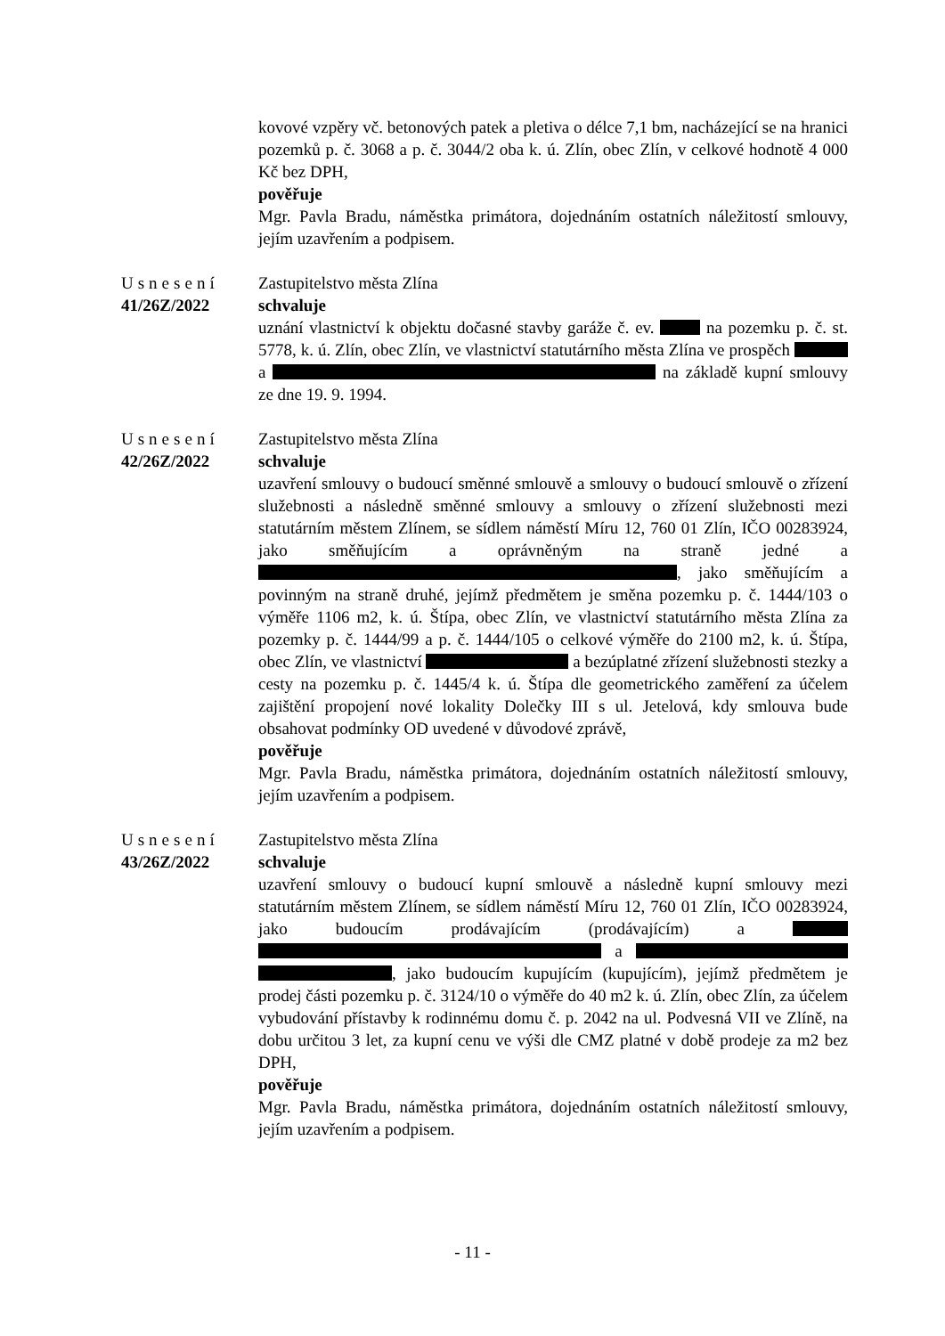kovové vzpěry vč. betonových patek a pletiva o délce 7,1 bm, nacházející se na hranici pozemků p. č. 3068 a p. č. 3044/2 oba k. ú. Zlín, obec Zlín, v celkové hodnotě 4 000 Kč bez DPH,
pověřuje
Mgr. Pavla Bradu, náměstka primátora, dojednáním ostatních náležitostí smlouvy, jejím uzavřením a podpisem.
Usnesení
41/26Z/2022
Zastupitelstvo města Zlína
schvaluje
uznání vlastnictví k objektu dočasné stavby garáže č. ev. na pozemku p. č. st. 5778, k. ú. Zlín, obec Zlín, ve vlastnictví statutárního města Zlína ve prospěch a na základě kupní smlouvy ze dne 19. 9. 1994.
Usnesení
42/26Z/2022
Zastupitelstvo města Zlína
schvaluje
uzavření smlouvy o budoucí směnné smlouvě a smlouvy o budoucí smlouvě o zřízení služebnosti a následně směnné smlouvy a smlouvy o zřízení služebnosti mezi statutárním městem Zlínem, se sídlem náměstí Míru 12, 760 01 Zlín, IČO 00283924, jako směňujícím a oprávněným na straně jedné a , jako směňujícím a povinným na straně druhé, jejímž předmětem je směna pozemku p. č. 1444/103 o výměře 1106 m2, k. ú. Štípa, obec Zlín, ve vlastnictví statutárního města Zlína za pozemky p. č. 1444/99 a p. č. 1444/105 o celkové výměře do 2100 m2, k. ú. Štípa, obec Zlín, ve vlastnictví a bezúplatné zřízení služebnosti stezky a cesty na pozemku p. č. 1445/4 k. ú. Štípa dle geometrického zaměření za účelem zajištění propojení nové lokality Dolečky III s ul. Jetelová, kdy smlouva bude obsahovat podmínky OD uvedené v důvodové zprávě,
pověřuje
Mgr. Pavla Bradu, náměstka primátora, dojednáním ostatních náležitostí smlouvy, jejím uzavřením a podpisem.
Usnesení
43/26Z/2022
Zastupitelstvo města Zlína
schvaluje
uzavření smlouvy o budoucí kupní smlouvě a následně kupní smlouvy mezi statutárním městem Zlínem, se sídlem náměstí Míru 12, 760 01 Zlín, IČO 00283924, jako budoucím prodávajícím (prodávajícím) a a , jako budoucím kupujícím (kupujícím), jejímž předmětem je prodej části pozemku p. č. 3124/10 o výměře do 40 m2 k. ú. Zlín, obec Zlín, za účelem vybudování přístavby k rodinnému domu č. p. 2042 na ul. Podvesná VII ve Zlíně, na dobu určitou 3 let, za kupní cenu ve výši dle CMZ platné v době prodeje za m2 bez DPH,
pověřuje
Mgr. Pavla Bradu, náměstka primátora, dojednáním ostatních náležitostí smlouvy, jejím uzavřením a podpisem.
- 11 -